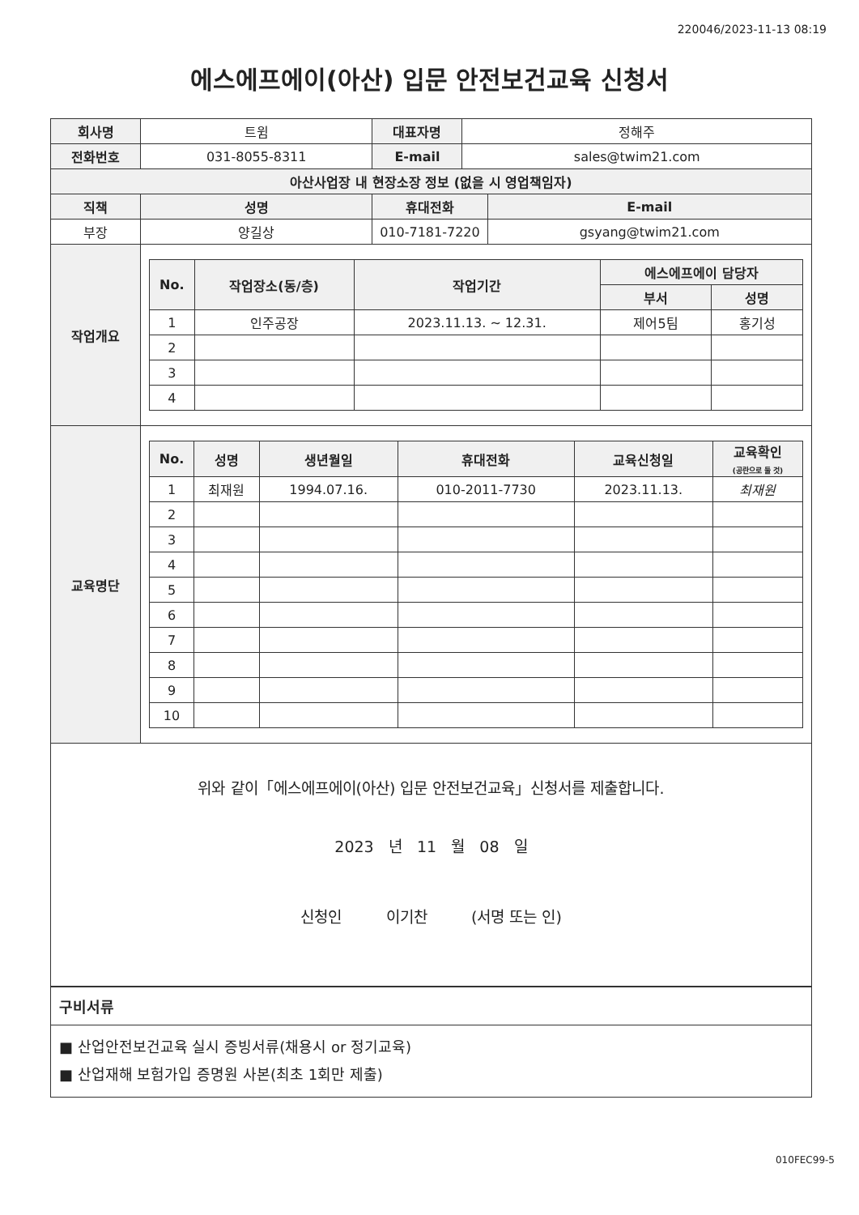220046/2023-11-13 08:19
에스에프에이(아산) 입문 안전보건교육 신청서
| 회사명 | 트윔 | | 대표자명 | 정해주 | |
| 전화번호 | 031-8055-8311 | | E-mail | sales@twim21.com | |
| 아산사업장 내 현장소장 정보 (없을 시 영업책임자) | | | | | |
| 직책 | | 성명 | 휴대전화 | | E-mail |
| 부장 | | 양길상 | 010-7181-7220 | | gsyang@twim21.com |
| 작업개요 | / No. / 작업장소(동/층) / 작업기간 / 에스에프에이 담당자 / / / --- / --- / --- / --- / --- / / / / / 부서 / 성명 / / 1 / 인주공장 / 2023.11.13. ~ 12.31. / 제어5팀 / 홍기성 / / 2 / / / / / / 3 / / / / / / 4 / / / / / | | | | |
| 교육명단 | / No. / 성명 / 생년월일 / 휴대전화 / 교육신청일 / 교육확인 (공란으로 둘 것) / / --- / --- / --- / --- / --- / --- / / 1 / 최재원 / 1994.07.16. / 010-2011-7730 / 2023.11.13. / 최재원 / / 2 / / / / / / / 3 / / / / / / / 4 / / / / / / / 5 / / / / / / / 6 / / / / / / / 7 / / / / / / / 8 / / / / / / / 9 / / / / / / / 10 / / / / / / | | | | |
위와 같이「에스에프에이(아산) 입문 안전보건교육」신청서를 제출합니다.
2023 년 11 월 08 일
신청인 이기찬 (서명 또는 인)
| 구비서류 |
| ■ 산업안전보건교육 실시 증빙서류(채용시 or 정기교육) ■ 산업재해 보험가입 증명원 사본(최초 1회만 제출) |
010FEC99-5